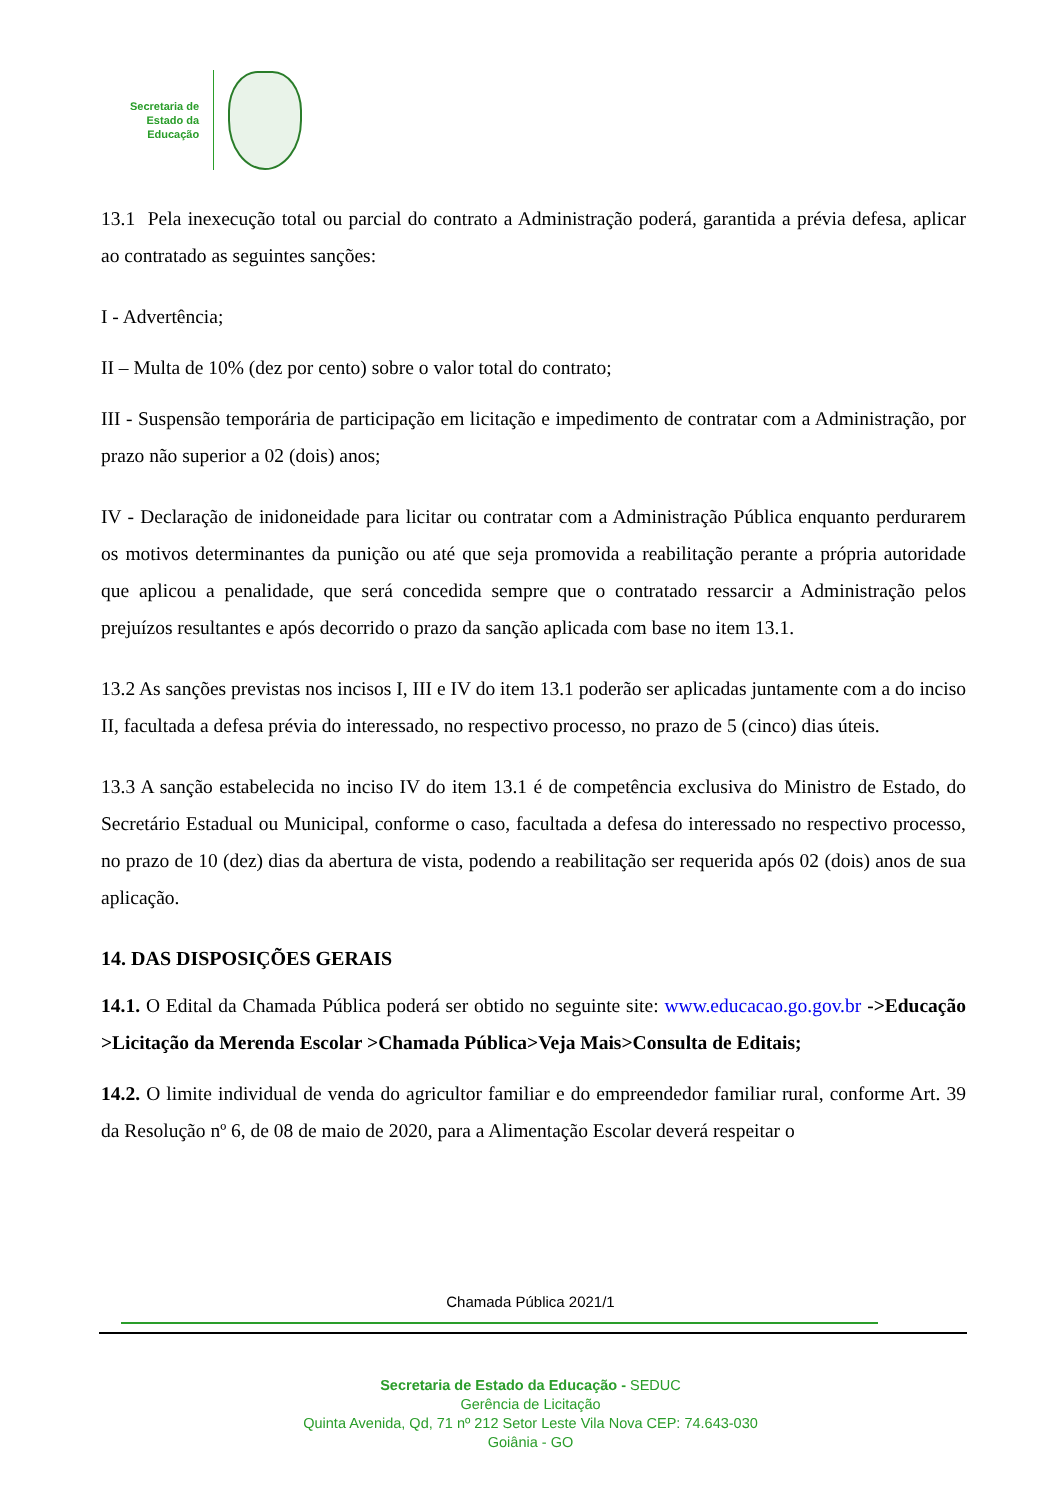Secretaria de
Estado da
Educação
13.1 Pela inexecução total ou parcial do contrato a Administração poderá, garantida a prévia defesa, aplicar ao contratado as seguintes sanções:
I - Advertência;
II – Multa de 10% (dez por cento) sobre o valor total do contrato;
III - Suspensão temporária de participação em licitação e impedimento de contratar com a Administração, por prazo não superior a 02 (dois) anos;
IV - Declaração de inidoneidade para licitar ou contratar com a Administração Pública enquanto perdurarem os motivos determinantes da punição ou até que seja promovida a reabilitação perante a própria autoridade que aplicou a penalidade, que será concedida sempre que o contratado ressarcir a Administração pelos prejuízos resultantes e após decorrido o prazo da sanção aplicada com base no item 13.1.
13.2 As sanções previstas nos incisos I, III e IV do item 13.1 poderão ser aplicadas juntamente com a do inciso II, facultada a defesa prévia do interessado, no respectivo processo, no prazo de 5 (cinco) dias úteis.
13.3 A sanção estabelecida no inciso IV do item 13.1 é de competência exclusiva do Ministro de Estado, do Secretário Estadual ou Municipal, conforme o caso, facultada a defesa do interessado no respectivo processo, no prazo de 10 (dez) dias da abertura de vista, podendo a reabilitação ser requerida após 02 (dois) anos de sua aplicação.
14. DAS DISPOSIÇÕES GERAIS
14.1. O Edital da Chamada Pública poderá ser obtido no seguinte site: www.educacao.go.gov.br ->Educação >Licitação da Merenda Escolar >Chamada Pública>Veja Mais>Consulta de Editais;
14.2. O limite individual de venda do agricultor familiar e do empreendedor familiar rural, conforme Art. 39 da Resolução nº 6, de 08 de maio de 2020, para a Alimentação Escolar deverá respeitar o
Chamada Pública 2021/1
Secretaria de Estado da Educação - SEDUC
Gerência de Licitação
Quinta Avenida, Qd, 71 nº 212 Setor Leste Vila Nova CEP: 74.643-030
Goiânia - GO